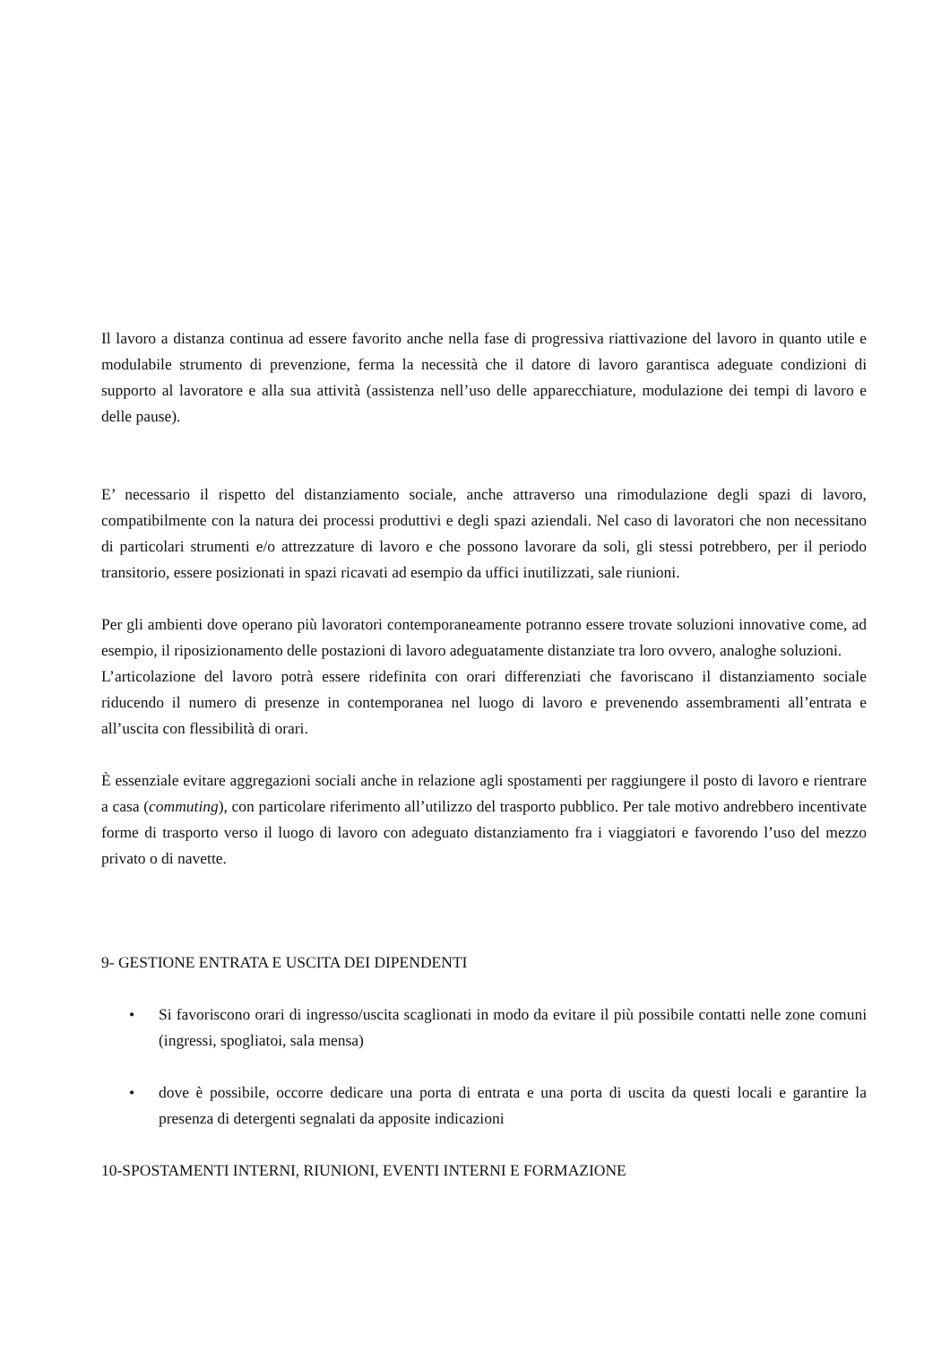Il lavoro a distanza continua ad essere favorito anche nella fase di progressiva riattivazione del lavoro in quanto utile e modulabile strumento di prevenzione, ferma la necessità che il datore di lavoro garantisca adeguate condizioni di supporto al lavoratore e alla sua attività (assistenza nell’uso delle apparecchiature, modulazione dei tempi di lavoro e delle pause).
E’ necessario il rispetto del distanziamento sociale, anche attraverso una rimodulazione degli spazi di lavoro, compatibilmente con la natura dei processi produttivi e degli spazi aziendali. Nel caso di lavoratori che non necessitano di particolari strumenti e/o attrezzature di lavoro e che possono lavorare da soli, gli stessi potrebbero, per il periodo transitorio, essere posizionati in spazi ricavati ad esempio da uffici inutilizzati, sale riunioni.
Per gli ambienti dove operano più lavoratori contemporaneamente potranno essere trovate soluzioni innovative come, ad esempio, il riposizionamento delle postazioni di lavoro adeguatamente distanziate tra loro ovvero, analoghe soluzioni.
L’articolazione del lavoro potrà essere ridefinita con orari differenziati che favoriscano il distanziamento sociale riducendo il numero di presenze in contemporanea nel luogo di lavoro e prevenendo assembramenti all’entrata e all’uscita con flessibilità di orari.
È essenziale evitare aggregazioni sociali anche in relazione agli spostamenti per raggiungere il posto di lavoro e rientrare a casa (commuting), con particolare riferimento all’utilizzo del trasporto pubblico. Per tale motivo andrebbero incentivate forme di trasporto verso il luogo di lavoro con adeguato distanziamento fra i viaggiatori e favorendo l’uso del mezzo privato o di navette.
9- GESTIONE ENTRATA E USCITA DEI DIPENDENTI
• Si favoriscono orari di ingresso/uscita scaglionati in modo da evitare il più possibile contatti nelle zone comuni (ingressi, spogliatoi, sala mensa)
• dove è possibile, occorre dedicare una porta di entrata e una porta di uscita da questi locali e garantire la presenza di detergenti segnalati da apposite indicazioni
10-SPOSTAMENTI INTERNI, RIUNIONI, EVENTI INTERNI E FORMAZIONE